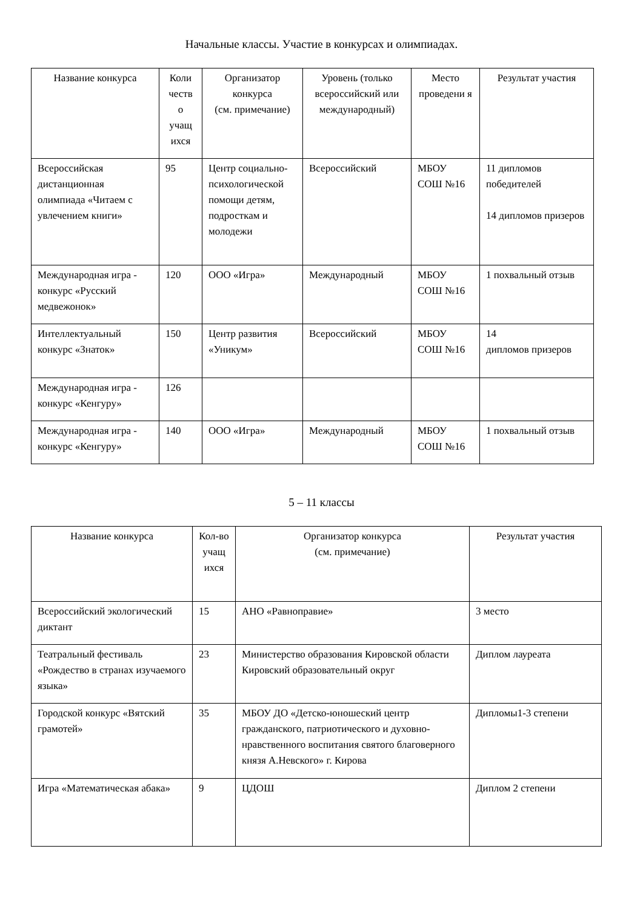Начальные классы. Участие в конкурсах и олимпиадах.
| Название конкурса | Коли честв о учащ ихся | Организатор конкурса (см. примечание) | Уровень (только всероссийский или международный) | Место проведени я | Результат участия |
| --- | --- | --- | --- | --- | --- |
| Всероссийская дистанционная олимпиада «Читаем с увлечением книги» | 95 | Центр социально-психологической помощи детям, подросткам и молодежи | Всероссийский | МБОУ СОШ №16 | 11 дипломов победителей 14 дипломов призеров |
| Международная игра - конкурс «Русский медвежонок» | 120 | ООО «Игра» | Международный | МБОУ СОШ №16 | 1 похвальный отзыв |
| Интеллектуальный конкурс «Знаток» | 150 | Центр развития «Уникум» | Всероссийский | МБОУ СОШ №16 | 14 дипломов призеров |
| Международная игра - конкурс «Кенгуру» | 126 | | | | |
| Международная игра - конкурс «Кенгуру» | 140 | ООО «Игра» | Международный | МБОУ СОШ №16 | 1 похвальный отзыв |
5 – 11 классы
| Название конкурса | Кол-во учащ ихся | Организатор конкурса (см. примечание) | Результат участия |
| --- | --- | --- | --- |
| Всероссийский экологический диктант | 15 | АНО «Равноправие» | 3 место |
| Театральный фестиваль «Рождество в странах изучаемого языка» | 23 | Министерство образования Кировской области Кировский образовательный округ | Диплом лауреата |
| Городской конкурс «Вятский грамотей» | 35 | МБОУ ДО «Детско-юношеский центр гражданского, патриотического и духовно-нравственного воспитания святого благоверного князя А.Невского» г. Кирова | Дипломы1-3 степени |
| Игра «Математическая абака» | 9 | ЦДОШ | Диплом 2 степени |